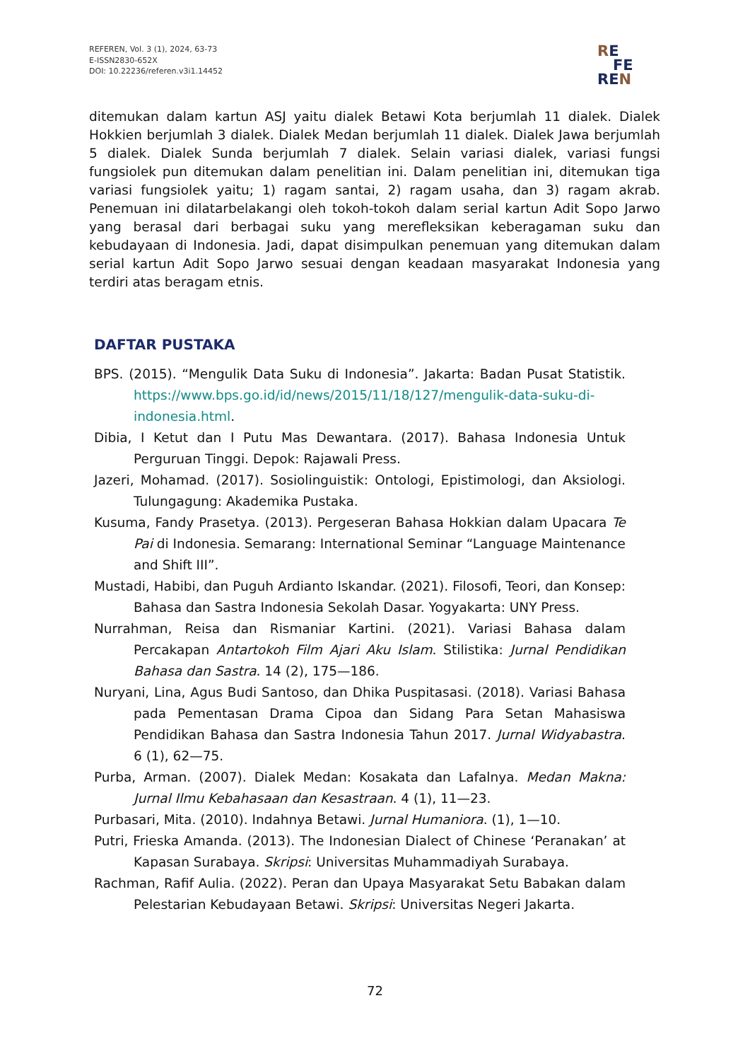REFEREN, Vol. 3 (1), 2024, 63-73
E-ISSN2830-652X
DOI: 10.22236/referen.v3i1.14452
RE
FE
REN
ditemukan dalam kartun ASJ yaitu dialek Betawi Kota berjumlah 11 dialek. Dialek Hokkien berjumlah 3 dialek. Dialek Medan berjumlah 11 dialek. Dialek Jawa berjumlah 5 dialek. Dialek Sunda berjumlah 7 dialek. Selain variasi dialek, variasi fungsi fungsiolek pun ditemukan dalam penelitian ini. Dalam penelitian ini, ditemukan tiga variasi fungsiolek yaitu; 1) ragam santai, 2) ragam usaha, dan 3) ragam akrab. Penemuan ini dilatarbelakangi oleh tokoh-tokoh dalam serial kartun Adit Sopo Jarwo yang berasal dari berbagai suku yang merefleksikan keberagaman suku dan kebudayaan di Indonesia. Jadi, dapat disimpulkan penemuan yang ditemukan dalam serial kartun Adit Sopo Jarwo sesuai dengan keadaan masyarakat Indonesia yang terdiri atas beragam etnis.
DAFTAR PUSTAKA
BPS. (2015). “Mengulik Data Suku di Indonesia”. Jakarta: Badan Pusat Statistik. https://www.bps.go.id/id/news/2015/11/18/127/mengulik-data-suku-di-indonesia.html.
Dibia, I Ketut dan I Putu Mas Dewantara. (2017). Bahasa Indonesia Untuk Perguruan Tinggi. Depok: Rajawali Press.
Jazeri, Mohamad. (2017). Sosiolinguistik: Ontologi, Epistimologi, dan Aksiologi. Tulungagung: Akademika Pustaka.
Kusuma, Fandy Prasetya. (2013). Pergeseran Bahasa Hokkian dalam Upacara Te Pai di Indonesia. Semarang: International Seminar “Language Maintenance and Shift III”.
Mustadi, Habibi, dan Puguh Ardianto Iskandar. (2021). Filosofi, Teori, dan Konsep: Bahasa dan Sastra Indonesia Sekolah Dasar. Yogyakarta: UNY Press.
Nurrahman, Reisa dan Rismaniar Kartini. (2021). Variasi Bahasa dalam Percakapan Antartokoh Film Ajari Aku Islam. Stilistika: Jurnal Pendidikan Bahasa dan Sastra. 14 (2), 175—186.
Nuryani, Lina, Agus Budi Santoso, dan Dhika Puspitasasi. (2018). Variasi Bahasa pada Pementasan Drama Cipoa dan Sidang Para Setan Mahasiswa Pendidikan Bahasa dan Sastra Indonesia Tahun 2017. Jurnal Widyabastra. 6 (1), 62—75.
Purba, Arman. (2007). Dialek Medan: Kosakata dan Lafalnya. Medan Makna: Jurnal Ilmu Kebahasaan dan Kesastraan. 4 (1), 11—23.
Purbasari, Mita. (2010). Indahnya Betawi. Jurnal Humaniora. (1), 1—10.
Putri, Frieska Amanda. (2013). The Indonesian Dialect of Chinese ‘Peranakan’ at Kapasan Surabaya. Skripsi: Universitas Muhammadiyah Surabaya.
Rachman, Rafif Aulia. (2022). Peran dan Upaya Masyarakat Setu Babakan dalam Pelestarian Kebudayaan Betawi. Skripsi: Universitas Negeri Jakarta.
72